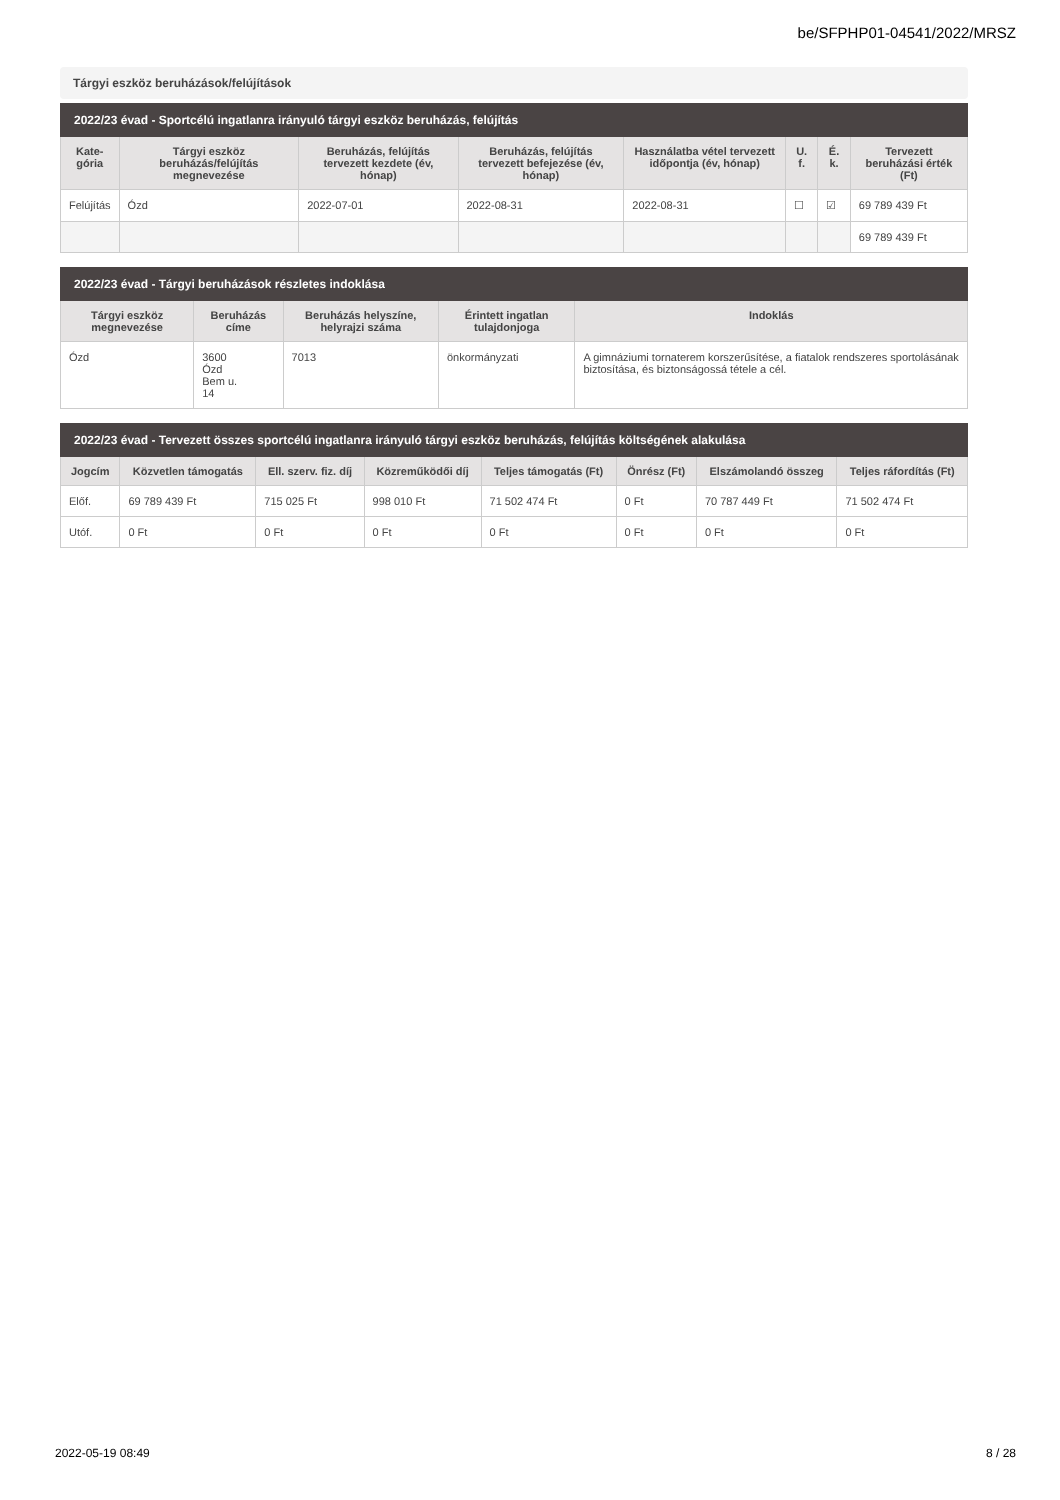be/SFPHP01-04541/2022/MRSZ
Tárgyi eszköz beruházások/felújítások
| 2022/23 évad - Sportcélú ingatlanra irányuló tárgyi eszköz beruházás, felújítás | | | | | | | |
| --- | --- | --- | --- | --- | --- | --- | --- |
| Kate- gória | Tárgyi eszköz beruházás/felújítás megnevezése | Beruházás, felújítás tervezett kezdete (év, hónap) | Beruházás, felújítás tervezett befejezése (év, hónap) | Használatba vétel tervezett időpontja (év, hónap) | U. f. | É. k. | Tervezett beruházási érték (Ft) |
| Felújítás | Ózd | 2022-07-01 | 2022-08-31 | 2022-08-31 | ☐ | ☑ | 69 789 439 Ft |
| | | | | | | | 69 789 439 Ft |
| 2022/23 évad - Tárgyi beruházások részletes indoklása | | | | |
| --- | --- | --- | --- | --- |
| Tárgyi eszköz megnevezése | Beruházás címe | Beruházás helyszíne, helyrajzi száma | Érintett ingatlan tulajdonjoga | Indoklás |
| Ózd | 3600 Ózd Bem u. 14 | 7013 | önkormányzati | A gimnáziumi tornaterem korszerűsítése, a fiatalok rendszeres sportolásának biztosítása, és biztonságossá tétele a cél. |
| 2022/23 évad - Tervezett összes sportcélú ingatlanra irányuló tárgyi eszköz beruházás, felújítás költségének alakulása | | | | | | | |
| --- | --- | --- | --- | --- | --- | --- | --- |
| Jogcím | Közvetlen támogatás | Ell. szerv. fiz. díj | Közreműködői díj | Teljes támogatás (Ft) | Önrész (Ft) | Elszámolandó összeg | Teljes ráfordítás (Ft) |
| Előf. | 69 789 439 Ft | 715 025 Ft | 998 010 Ft | 71 502 474 Ft | 0 Ft | 70 787 449 Ft | 71 502 474 Ft |
| Utóf. | 0 Ft | 0 Ft | 0 Ft | 0 Ft | 0 Ft | 0 Ft | 0 Ft |
2022-05-19 08:49 8 / 28